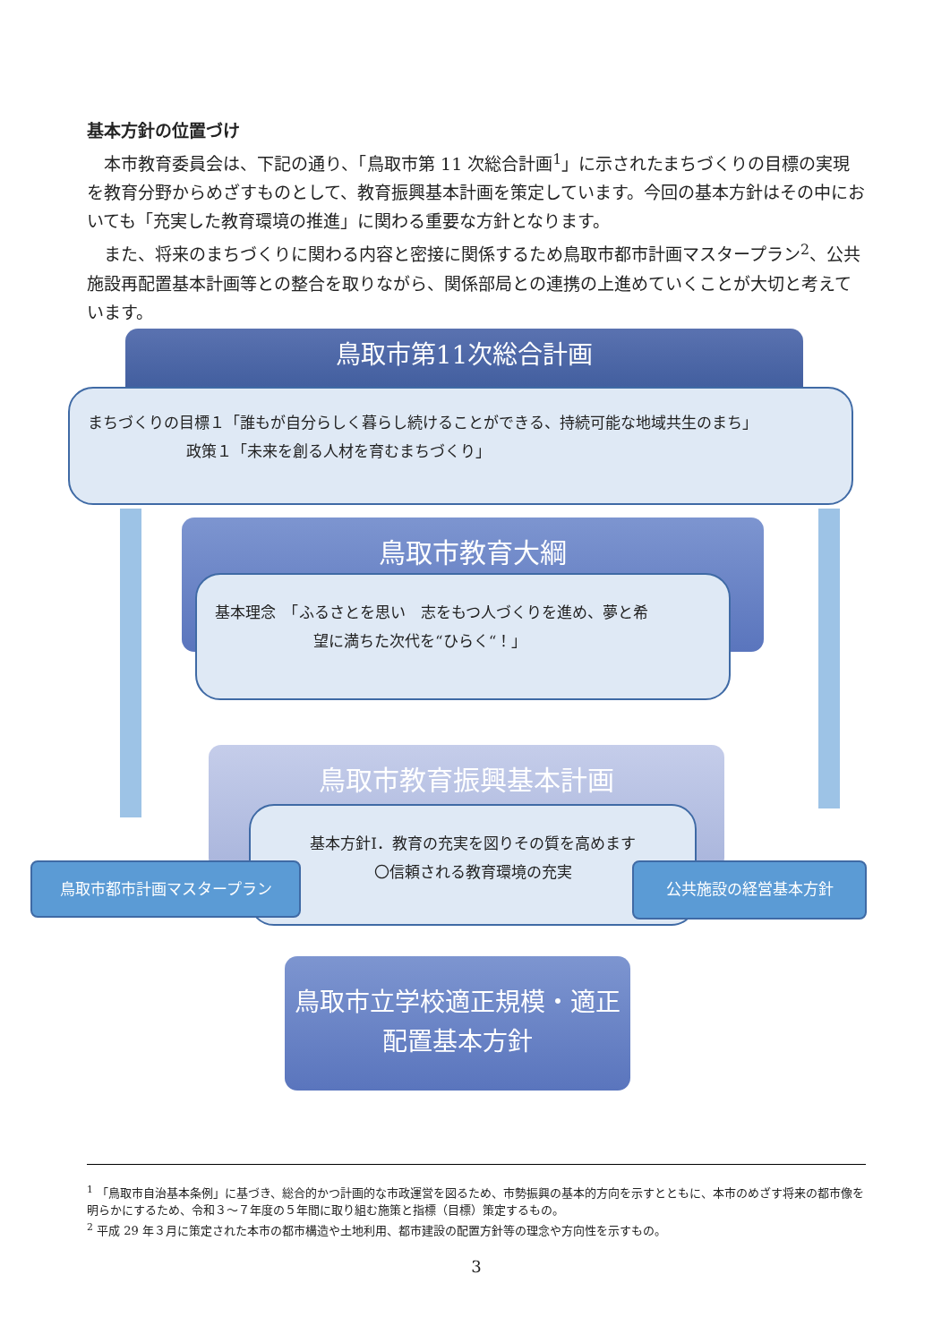基本方針の位置づけ
本市教育委員会は、下記の通り、「鳥取市第 11 次総合計画<sup>1</sup>」に示されたまちづくりの目標の実現を教育分野からめざすものとして、教育振興基本計画を策定しています。今回の基本方針はその中においても「充実した教育環境の推進」に関わる重要な方針となります。
また、将来のまちづくりに関わる内容と密接に関係するため鳥取市都市計画マスタープラン<sup>2</sup>、公共施設再配置基本計画等との整合を取りながら、関係部局との連携の上進めていくことが大切と考えています。
鳥取市第11次総合計画
まちづくりの目標１「誰もが自分らしく暮らし続けることができる、持続可能な地域共生のまち」
政策１「未来を創る人材を育むまちづくり」
鳥取市教育大綱
基本理念　「ふるさとを思い　志をもつ人づくりを進め、夢と希
望に満ちた次代を“ひらく“！」
鳥取市教育振興基本計画
基本方針Ⅰ．教育の充実を図りその質を高めます
〇信頼される教育環境の充実
鳥取市都市計画マスタープラン 公共施設の経営基本方針
鳥取市立学校適正規模・適正配置基本方針
<sup>1</sup> 「鳥取市自治基本条例」に基づき、総合的かつ計画的な市政運営を図るため、市勢振興の基本的方向を示すとともに、本市のめざす将来の都市像を明らかにするため、令和３～７年度の５年間に取り組む施策と指標（目標）策定するもの。
<sup>2</sup> 平成 29 年３月に策定された本市の都市構造や土地利用、都市建設の配置方針等の理念や方向性を示すもの。
3